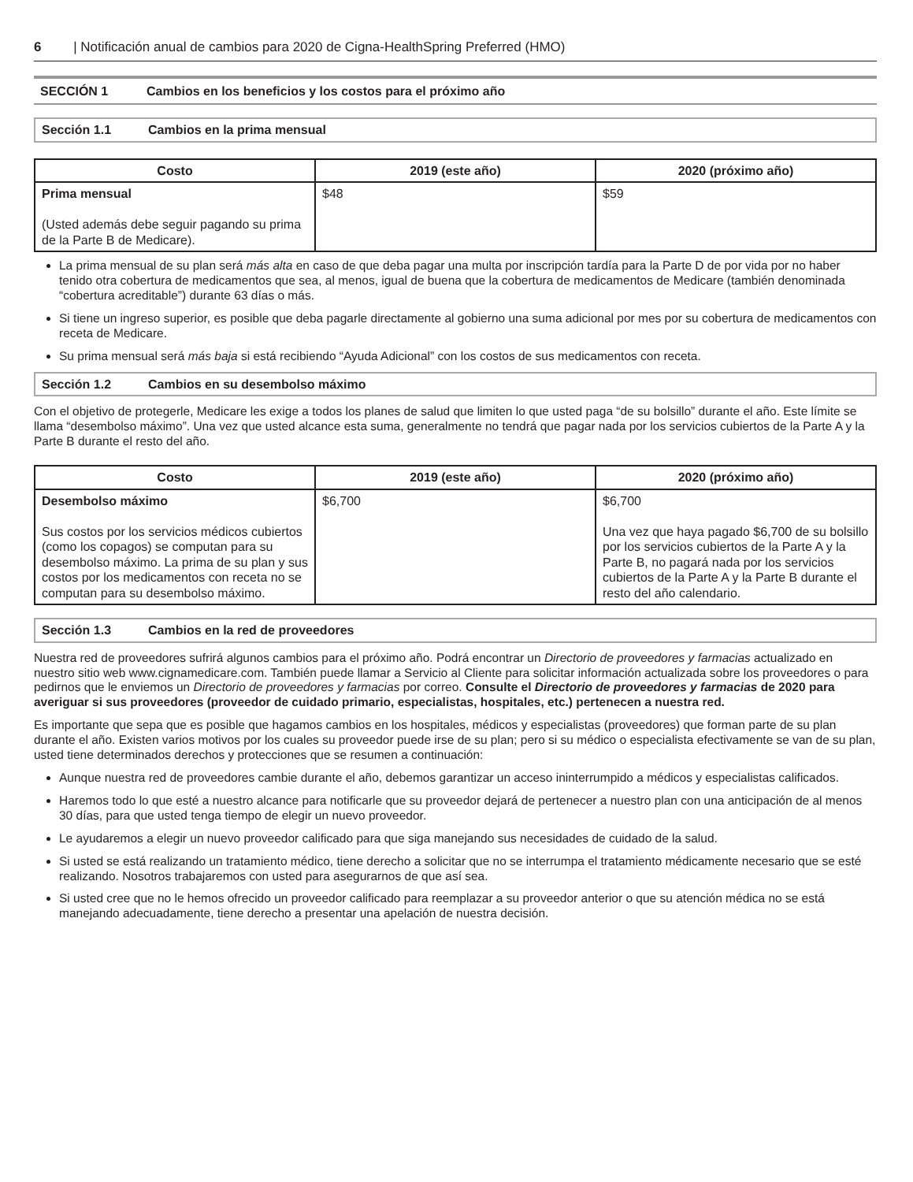6 | Notificación anual de cambios para 2020 de Cigna-HealthSpring Preferred (HMO)
SECCIÓN 1 Cambios en los beneficios y los costos para el próximo año
Sección 1.1 Cambios en la prima mensual
| Costo | 2019 (este año) | 2020 (próximo año) |
| --- | --- | --- |
| Prima mensual (Usted además debe seguir pagando su prima de la Parte B de Medicare). | $48 | $59 |
La prima mensual de su plan será más alta en caso de que deba pagar una multa por inscripción tardía para la Parte D de por vida por no haber tenido otra cobertura de medicamentos que sea, al menos, igual de buena que la cobertura de medicamentos de Medicare (también denominada “cobertura acreditable”) durante 63 días o más.
Si tiene un ingreso superior, es posible que deba pagarle directamente al gobierno una suma adicional por mes por su cobertura de medicamentos con receta de Medicare.
Su prima mensual será más baja si está recibiendo “Ayuda Adicional” con los costos de sus medicamentos con receta.
Sección 1.2 Cambios en su desembolso máximo
Con el objetivo de protegerle, Medicare les exige a todos los planes de salud que limiten lo que usted paga “de su bolsillo” durante el año. Este límite se llama “desembolso máximo”. Una vez que usted alcance esta suma, generalmente no tendrá que pagar nada por los servicios cubiertos de la Parte A y la Parte B durante el resto del año.
| Costo | 2019 (este año) | 2020 (próximo año) |
| --- | --- | --- |
| Desembolso máximo Sus costos por los servicios médicos cubiertos (como los copagos) se computan para su desembolso máximo. La prima de su plan y sus costos por los medicamentos con receta no se computan para su desembolso máximo. | $6,700 | $6,700 Una vez que haya pagado $6,700 de su bolsillo por los servicios cubiertos de la Parte A y la Parte B, no pagará nada por los servicios cubiertos de la Parte A y la Parte B durante el resto del año calendario. |
Sección 1.3 Cambios en la red de proveedores
Nuestra red de proveedores sufrirá algunos cambios para el próximo año. Podrá encontrar un Directorio de proveedores y farmacias actualizado en nuestro sitio web www.cignamedicare.com. También puede llamar a Servicio al Cliente para solicitar información actualizada sobre los proveedores o para pedirnos que le enviemos un Directorio de proveedores y farmacias por correo. Consulte el Directorio de proveedores y farmacias de 2020 para averiguar si sus proveedores (proveedor de cuidado primario, especialistas, hospitales, etc.) pertenecen a nuestra red.
Es importante que sepa que es posible que hagamos cambios en los hospitales, médicos y especialistas (proveedores) que forman parte de su plan durante el año. Existen varios motivos por los cuales su proveedor puede irse de su plan; pero si su médico o especialista efectivamente se van de su plan, usted tiene determinados derechos y protecciones que se resumen a continuación:
Aunque nuestra red de proveedores cambie durante el año, debemos garantizar un acceso ininterrumpido a médicos y especialistas calificados.
Haremos todo lo que esté a nuestro alcance para notificarle que su proveedor dejará de pertenecer a nuestro plan con una anticipación de al menos 30 días, para que usted tenga tiempo de elegir un nuevo proveedor.
Le ayudaremos a elegir un nuevo proveedor calificado para que siga manejando sus necesidades de cuidado de la salud.
Si usted se está realizando un tratamiento médico, tiene derecho a solicitar que no se interrumpa el tratamiento médicamente necesario que se esté realizando. Nosotros trabajaremos con usted para asegurarnos de que así sea.
Si usted cree que no le hemos ofrecido un proveedor calificado para reemplazar a su proveedor anterior o que su atención médica no se está manejando adecuadamente, tiene derecho a presentar una apelación de nuestra decisión.